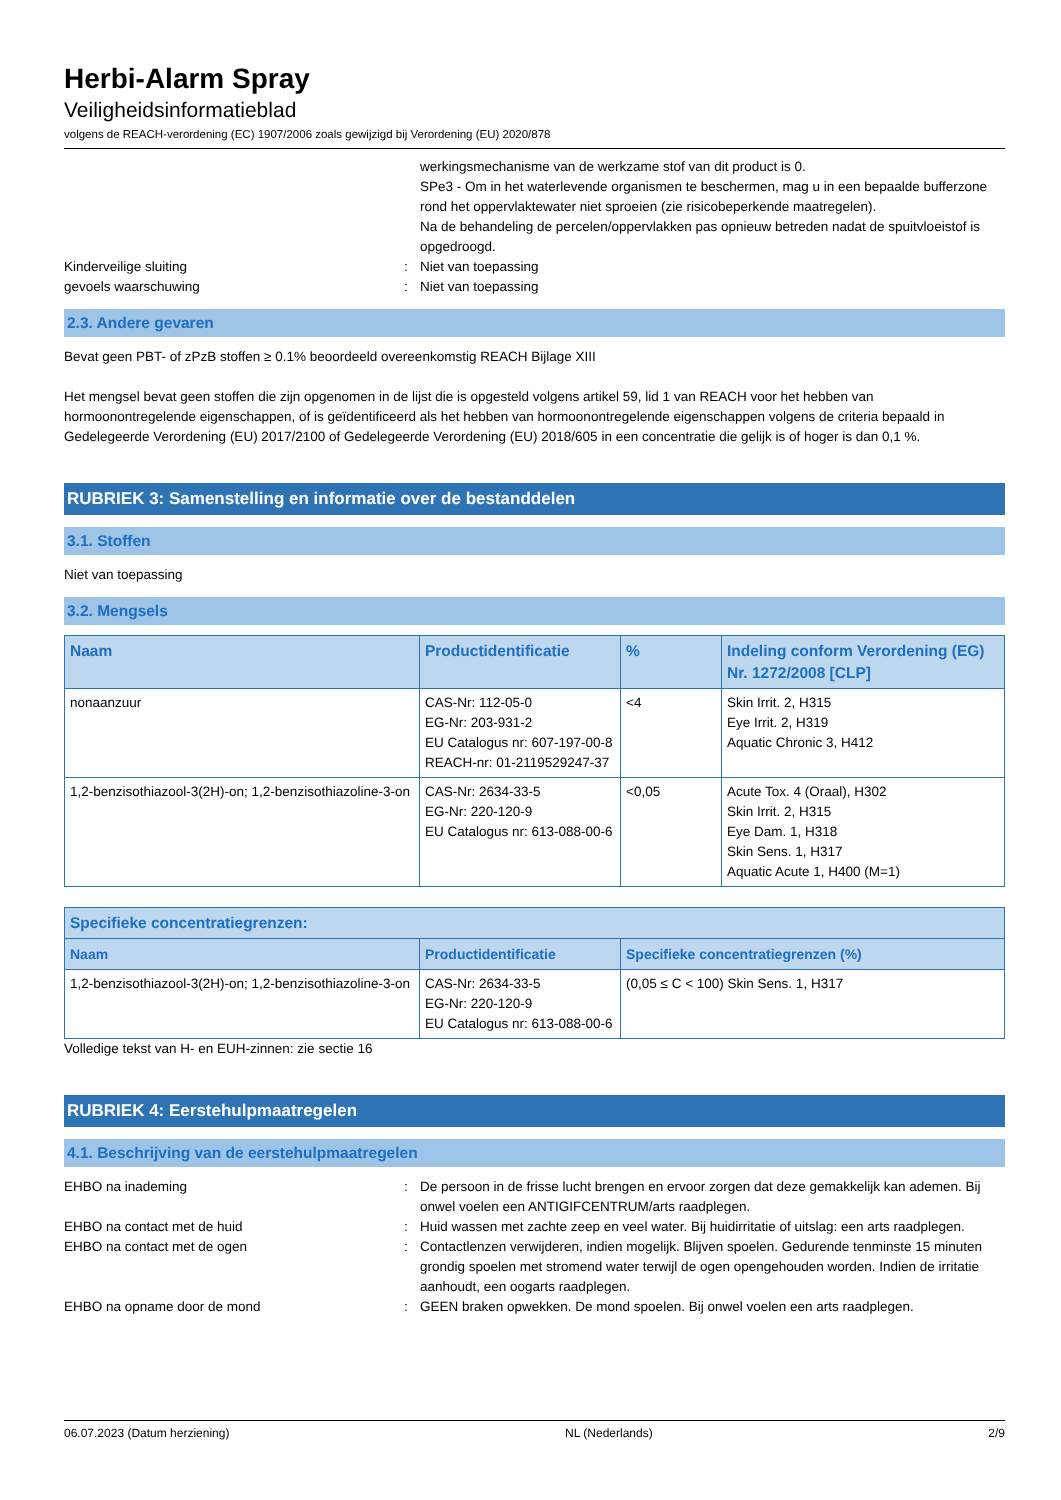Herbi-Alarm Spray
Veiligheidsinformatieblad
volgens de REACH-verordening (EC) 1907/2006 zoals gewijzigd bij Verordening (EU) 2020/878
werkingsmechanisme van de werkzame stof van dit product is 0.
SPe3 - Om in het waterlevende organismen te beschermen, mag u in een bepaalde bufferzone rond het oppervlaktewater niet sproeien (zie risicobeperkende maatregelen).
Na de behandeling de percelen/oppervlakken pas opnieuw betreden nadat de spuitvloeistof is opgedroogd.
Kinderveilige sluiting : Niet van toepassing
gevoels waarschuwing : Niet van toepassing
2.3. Andere gevaren
Bevat geen PBT- of zPzB stoffen ≥ 0.1% beoordeeld overeenkomstig REACH Bijlage XIII
Het mengsel bevat geen stoffen die zijn opgenomen in de lijst die is opgesteld volgens artikel 59, lid 1 van REACH voor het hebben van hormoonontregelende eigenschappen, of is geïdentificeerd als het hebben van hormoonontregelende eigenschappen volgens de criteria bepaald in Gedelegeerde Verordening (EU) 2017/2100 of Gedelegeerde Verordening (EU) 2018/605 in een concentratie die gelijk is of hoger is dan 0,1 %.
RUBRIEK 3: Samenstelling en informatie over de bestanddelen
3.1. Stoffen
Niet van toepassing
3.2. Mengsels
| Naam | Productidentificatie | % | Indeling conform Verordening (EG) Nr. 1272/2008 [CLP] |
| --- | --- | --- | --- |
| nonaanzuur | CAS-Nr: 112-05-0 EG-Nr: 203-931-2 EU Catalogus nr: 607-197-00-8 REACH-nr: 01-2119529247-37 | <4 | Skin Irrit. 2, H315 Eye Irrit. 2, H319 Aquatic Chronic 3, H412 |
| 1,2-benzisothiazool-3(2H)-on; 1,2-benzisothiazoline-3-on | CAS-Nr: 2634-33-5 EG-Nr: 220-120-9 EU Catalogus nr: 613-088-00-6 | <0,05 | Acute Tox. 4 (Oraal), H302 Skin Irrit. 2, H315 Eye Dam. 1, H318 Skin Sens. 1, H317 Aquatic Acute 1, H400 (M=1) |
| Specifieke concentratiegrenzen: | | |
| --- | --- | --- |
| Naam | Productidentificatie | Specifieke concentratiegrenzen (%) |
| 1,2-benzisothiazool-3(2H)-on; 1,2-benzisothiazoline-3-on | CAS-Nr: 2634-33-5 EG-Nr: 220-120-9 EU Catalogus nr: 613-088-00-6 | (0,05 ≤ C < 100) Skin Sens. 1, H317 |
Volledige tekst van H- en EUH-zinnen: zie sectie 16
RUBRIEK 4: Eerstehulpmaatregelen
4.1. Beschrijving van de eerstehulpmaatregelen
EHBO na inademing : De persoon in de frisse lucht brengen en ervoor zorgen dat deze gemakkelijk kan ademen. Bij onwel voelen een ANTIGIFCENTRUM/arts raadplegen.
EHBO na contact met de huid : Huid wassen met zachte zeep en veel water. Bij huidirritatie of uitslag: een arts raadplegen.
EHBO na contact met de ogen : Contactlenzen verwijderen, indien mogelijk. Blijven spoelen. Gedurende tenminste 15 minuten grondig spoelen met stromend water terwijl de ogen opengehouden worden. Indien de irritatie aanhoudt, een oogarts raadplegen.
EHBO na opname door de mond : GEEN braken opwekken. De mond spoelen. Bij onwel voelen een arts raadplegen.
06.07.2023 (Datum herziening) NL (Nederlands) 2/9